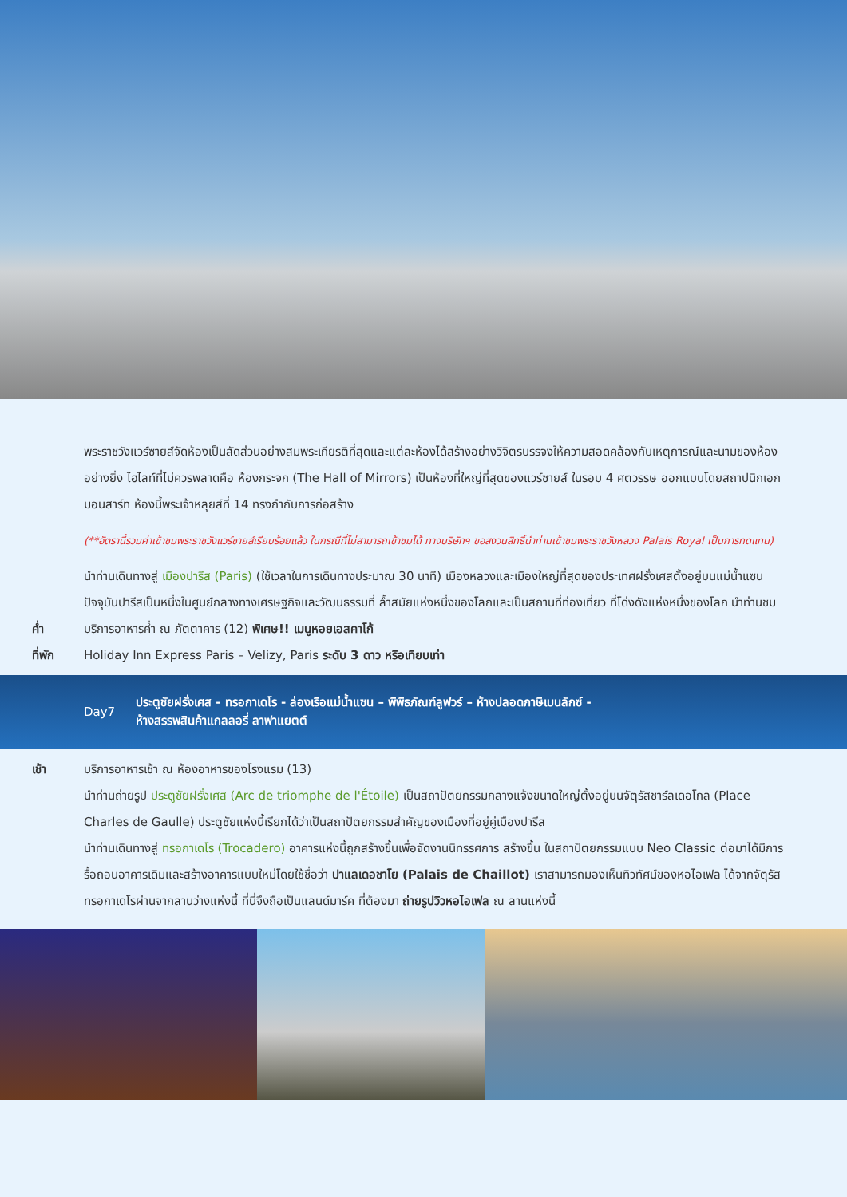พระราชวังแวร์ซายส์จัดห้องเป็นสัดส่วนอย่างสมพระเกียรติที่สุดและแต่ละห้องได้สร้างอย่างวิจิตรบรรจงให้ความสอดคล้องกับเหตุการณ์และนามของห้องอย่างยิ่ง ไฮไลท์ที่ไม่ควรพลาดคือ ห้องกระจก (The Hall of Mirrors) เป็นห้องที่ใหญ่ที่สุดของแวร์ซายส์ ในรอบ 4 ศตวรรษ ออกแบบโดยสถาปนิกเอก มอนสาร์ท ห้องนี้พระเจ้าหลุยส์ที่ 14 ทรงกำกับการก่อสร้าง
(**อัตรานี้รวมค่าเข้าชมพระราชวังแวร์ซายส์เรียบร้อยแล้ว ในกรณีที่ไม่สามารถเข้าชมได้ ทางบริษัทฯ ขอสงวนสิทธิ์นำท่านเข้าชมพระราชวังหลวง Palais Royal เป็นการทดแทน)
นำท่านเดินทางสู่ เมืองปารีส (Paris) (ใช้เวลาในการเดินทางประมาณ 30 นาที) เมืองหลวงและเมืองใหญ่ที่สุดของประเทศฝรั่งเศสตั้งอยู่บนแม่น้ำแซน ปัจจุบันปารีสเป็นหนึ่งในศูนย์กลางทางเศรษฐกิจและวัฒนธรรมที่ ล้ำสมัยแห่งหนึ่งของโลกและเป็นสถานที่ท่องเที่ยว ที่โด่งดังแห่งหนึ่งของโลก นำท่านชม
ค่ำ บริการอาหารค่ำ ณ ภัตตาคาร (12) พิเศษ!! เมนูหอยเอสคาโก้
ที่พัก Holiday Inn Express Paris – Velizy, Paris ระดับ 3 ดาว หรือเทียบเท่า
Day7
ประตูชัยฝรั่งเศส - ทรอกาเดโร - ล่องเรือแม่น้ำแซน – พิพิธภัณฑ์ลูฟวร์ – ห้างปลอดภาษีเบนลักซ์ -
ห้างสรรพสินค้าแกลลอรี่ ลาฟาแยตต์
เช้า บริการอาหารเช้า ณ ห้องอาหารของโรงแรม (13)
นำท่านถ่ายรูป ประตูชัยฝรั่งเศส (Arc de triomphe de l'Étoile) เป็นสถาปัตยกรรมกลางแจ้งขนาดใหญ่ตั้งอยู่บนจัตุรัสชาร์ลเดอโกล (Place Charles de Gaulle) ประตูชัยแห่งนี้เรียกได้ว่าเป็นสถาปัตยกรรมสำคัญของเมืองที่อยู่คู่เมืองปารีส
นำท่านเดินทางสู่ ทรอกาเดโร (Trocadero) อาคารแห่งนี้ถูกสร้างขึ้นเพื่อจัดงานนิทรรศการ สร้างขึ้น ในสถาปัตยกรรมแบบ Neo Classic ต่อมาได้มีการรื้อถอนอาคารเดิมและสร้างอาคารแบบใหม่โดยใช้ชื่อว่า ปาแลเดอชาโย (Palais de Chaillot) เราสามารถมองเห็นทิวทัศน์ของหอไอเฟล ได้จากจัตุรัส ทรอกาเดโรผ่านจากลานว่างแห่งนี้ ที่นี่จึงถือเป็นแลนด์มาร์ค ที่ต้องมา ถ่ายรูปวิวหอไอเฟล ณ ลานแห่งนี้